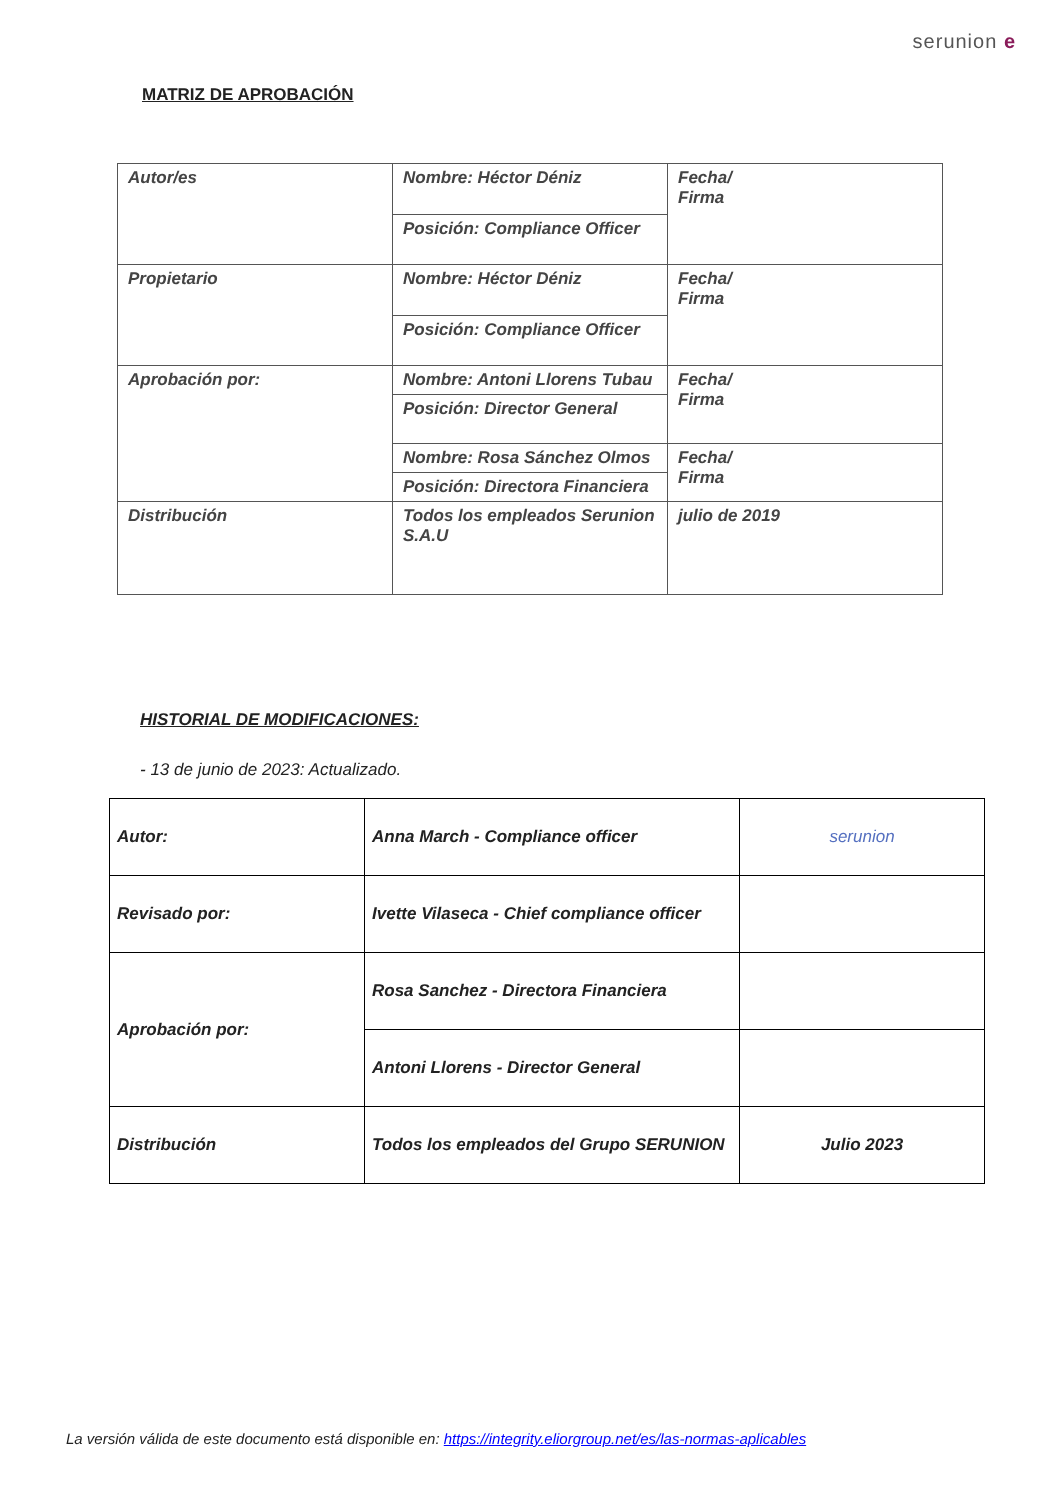serunion e
MATRIZ DE APROBACIÓN
| Autor/es | Nombre: Héctor Déniz | Fecha/ Firma |
| | Posición: Compliance Officer | |
| Propietario | Nombre: Héctor Déniz | Fecha/ Firma |
| | Posición: Compliance Officer | |
| Aprobación por: | Nombre: Antoni Llorens Tubau | Fecha/ Firma |
| | Posición: Director General | |
| | Nombre: Rosa Sánchez Olmos | Fecha/ Firma |
| | Posición: Directora Financiera | |
| Distribución | Todos los empleados Serunion S.A.U | julio de 2019 |
HISTORIAL DE MODIFICACIONES:
- 13 de junio de 2023: Actualizado.
| Autor: | Anna March - Compliance officer | serunion |
| Revisado por: | Ivette Vilaseca - Chief compliance officer | |
| Aprobación por: | Rosa Sanchez - Directora Financiera | |
| | Antoni Llorens - Director General | |
| Distribución | Todos los empleados del Grupo SERUNION | Julio 2023 |
La versión válida de este documento está disponible en: https://integrity.eliorgroup.net/es/las-normas-aplicables